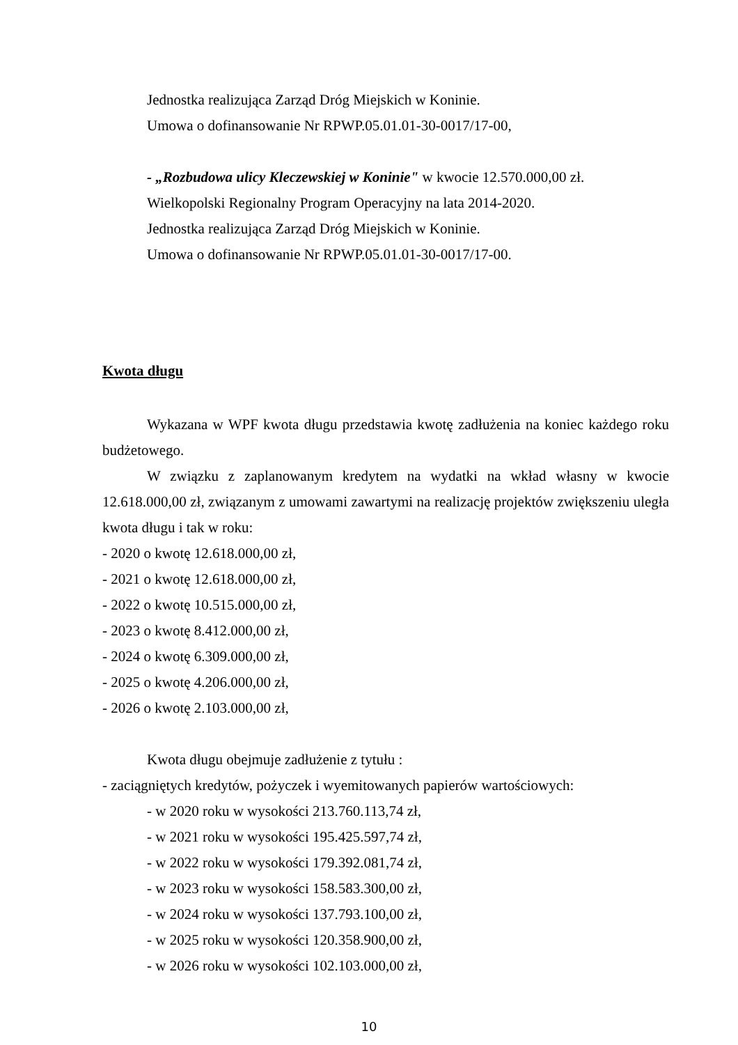Jednostka realizująca Zarząd Dróg Miejskich w Koninie.
Umowa o dofinansowanie Nr RPWP.05.01.01-30-0017/17-00,
- „Rozbudowa ulicy Kleczewskiej w Koninie" w kwocie 12.570.000,00 zł.
Wielkopolski Regionalny Program Operacyjny na lata 2014-2020.
Jednostka realizująca Zarząd Dróg Miejskich w Koninie.
Umowa o dofinansowanie Nr RPWP.05.01.01-30-0017/17-00.
Kwota długu
Wykazana w WPF kwota długu przedstawia kwotę zadłużenia na koniec każdego roku budżetowego.
W związku z zaplanowanym kredytem na wydatki na wkład własny w kwocie 12.618.000,00 zł, związanym z umowami zawartymi na realizację projektów zwiększeniu uległa kwota długu i tak w roku:
- 2020 o kwotę 12.618.000,00 zł,
- 2021 o kwotę 12.618.000,00 zł,
- 2022 o kwotę 10.515.000,00 zł,
- 2023 o kwotę 8.412.000,00 zł,
- 2024 o kwotę 6.309.000,00 zł,
- 2025 o kwotę 4.206.000,00 zł,
- 2026 o kwotę 2.103.000,00 zł,
Kwota długu obejmuje zadłużenie z tytułu :
- zaciągniętych kredytów, pożyczek i wyemitowanych papierów wartościowych:
- w 2020 roku w wysokości 213.760.113,74 zł,
- w 2021 roku w wysokości 195.425.597,74 zł,
- w 2022 roku w wysokości 179.392.081,74 zł,
- w 2023 roku w wysokości 158.583.300,00 zł,
- w 2024 roku w wysokości 137.793.100,00 zł,
- w 2025 roku w wysokości 120.358.900,00 zł,
- w 2026 roku w wysokości 102.103.000,00 zł,
10